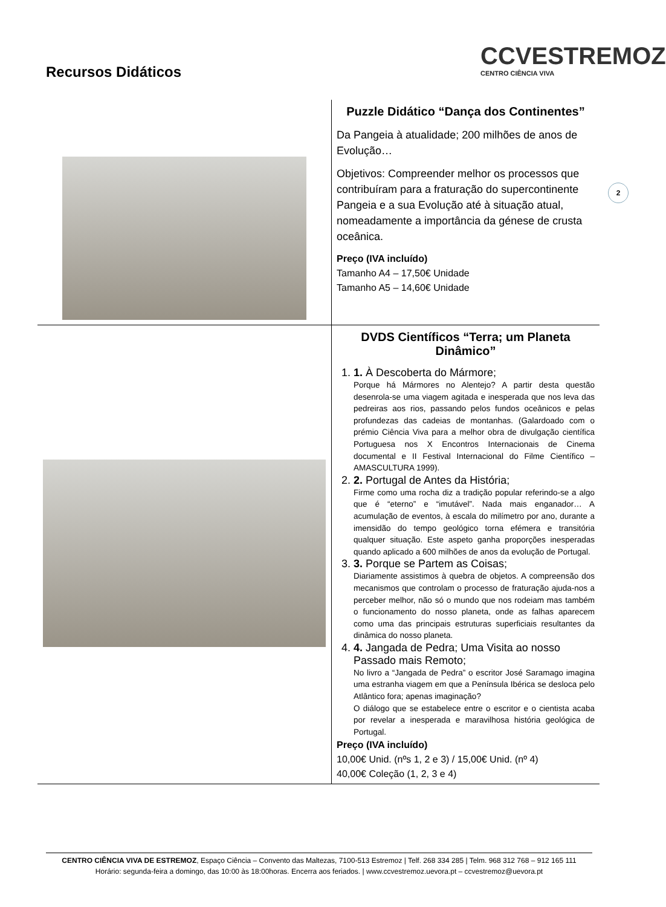Recursos Didáticos
CCVESTREMOZ
CENTRO CIÊNCIA VIVA
2
| | Puzzle Didático “Dança dos Continentes” Da Pangeia à atualidade; 200 milhões de anos de Evolução… Objetivos: Compreender melhor os processos que contribuíram para a fraturação do supercontinente Pangeia e a sua Evolução até à situação atual, nomeadamente a importância da génese de crusta oceânica. Preço (IVA incluído) Tamanho A4 – 17,50€ Unidade Tamanho A5 – 14,60€ Unidade |
| | DVDS Científicos “Terra; um Planeta Dinâmico” 1. 1. À Descoberta do Mármore; Porque há Mármores no Alentejo? A partir desta questão desenrola-se uma viagem agitada e inesperada que nos leva das pedreiras aos rios, passando pelos fundos oceânicos e pelas profundezas das cadeias de montanhas. (Galardoado com o prémio Ciência Viva para a melhor obra de divulgação científica Portuguesa nos X Encontros Internacionais de Cinema documental e II Festival Internacional do Filme Científico – AMASCULTURA 1999). 2. 2. Portugal de Antes da História; Firme como uma rocha diz a tradição popular referindo-se a algo que é “eterno” e “imutável”. Nada mais enganador… A acumulação de eventos, à escala do milímetro por ano, durante a imensidão do tempo geológico torna efémera e transitória qualquer situação. Este aspeto ganha proporções inesperadas quando aplicado a 600 milhões de anos da evolução de Portugal. 3. 3. Porque se Partem as Coisas; Diariamente assistimos à quebra de objetos. A compreensão dos mecanismos que controlam o processo de fraturação ajuda-nos a perceber melhor, não só o mundo que nos rodeiam mas também o funcionamento do nosso planeta, onde as falhas aparecem como uma das principais estruturas superficiais resultantes da dinâmica do nosso planeta. 4. 4. Jangada de Pedra; Uma Visita ao nosso Passado mais Remoto; No livro a “Jangada de Pedra” o escritor José Saramago imagina uma estranha viagem em que a Península Ibérica se desloca pelo Atlântico fora; apenas imaginação? O diálogo que se estabelece entre o escritor e o cientista acaba por revelar a inesperada e maravilhosa história geológica de Portugal. Preço (IVA incluído) 10,00€ Unid. (nºs 1, 2 e 3) / 15,00€ Unid. (nº 4) 40,00€ Coleção (1, 2, 3 e 4) |
CENTRO CIÊNCIA VIVA DE ESTREMOZ, Espaço Ciência – Convento das Maltezas, 7100-513 Estremoz | Telf. 268 334 285 | Telm. 968 312 768 – 912 165 111
Horário: segunda-feira a domingo, das 10:00 às 18:00horas. Encerra aos feriados. | www.ccvestremoz.uevora.pt – ccvestremoz@uevora.pt